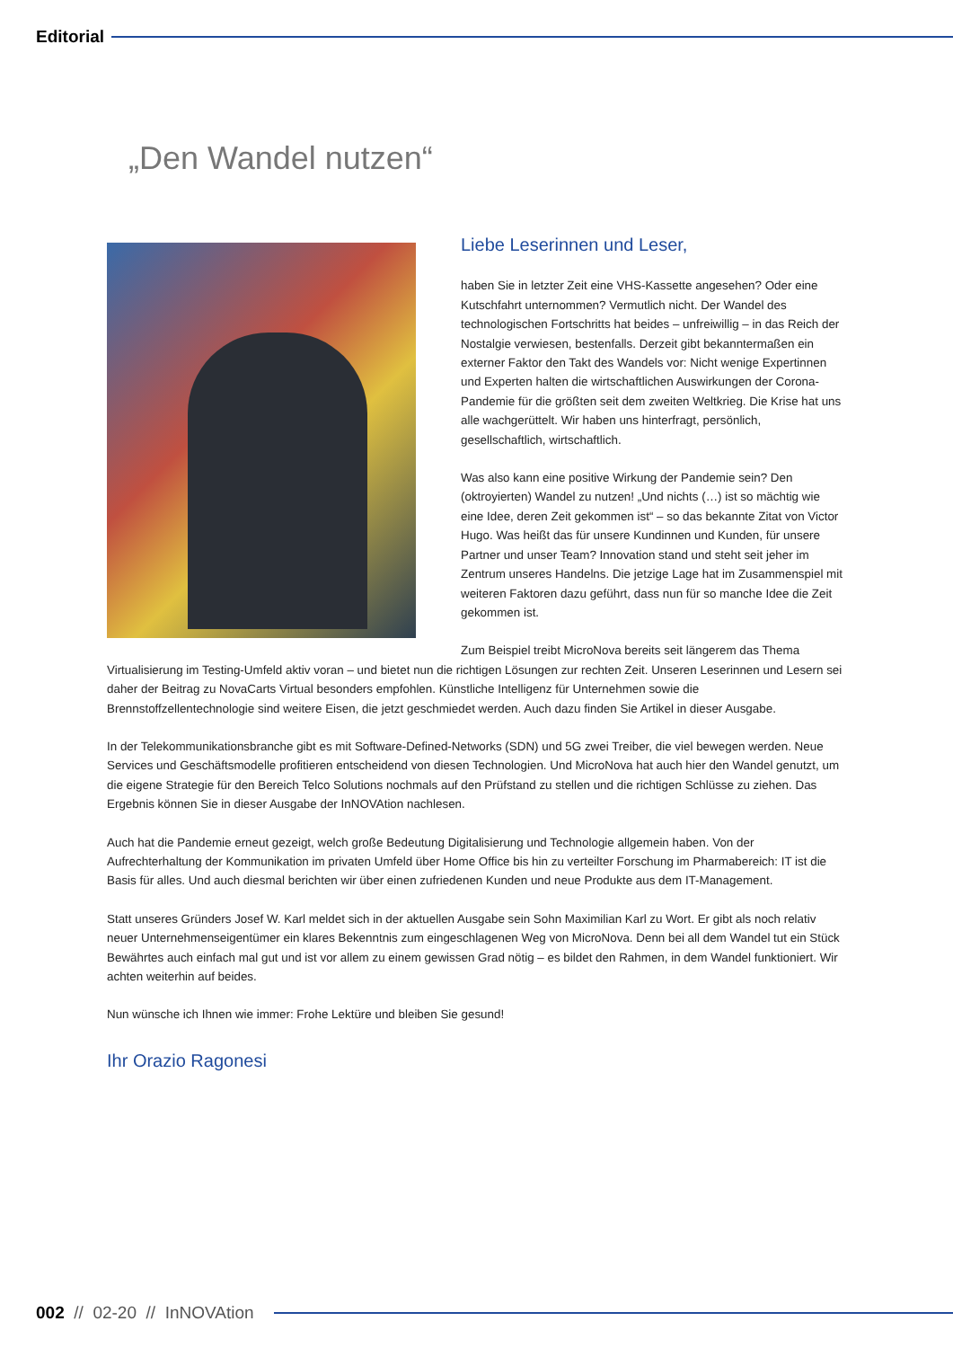Editorial
„Den Wandel nutzen“
Liebe Leserinnen und Leser,
haben Sie in letzter Zeit eine VHS-Kassette angesehen? Oder eine Kutschfahrt unternommen? Vermutlich nicht. Der Wandel des technologischen Fortschritts hat beides – unfreiwillig – in das Reich der Nostalgie verwiesen, bestenfalls. Derzeit gibt bekanntermaßen ein externer Faktor den Takt des Wandels vor: Nicht wenige Expertinnen und Experten halten die wirtschaftlichen Auswirkungen der Corona-Pandemie für die größten seit dem zweiten Weltkrieg. Die Krise hat uns alle wachgerüttelt. Wir haben uns hinterfragt, persönlich, gesellschaftlich, wirtschaftlich.
Was also kann eine positive Wirkung der Pandemie sein? Den (oktroyierten) Wandel zu nutzen! „Und nichts (…) ist so mächtig wie eine Idee, deren Zeit gekommen ist“ – so das bekannte Zitat von Victor Hugo. Was heißt das für unsere Kundinnen und Kunden, für unsere Partner und unser Team? Innovation stand und steht seit jeher im Zentrum unseres Handelns. Die jetzige Lage hat im Zusammenspiel mit weiteren Faktoren dazu geführt, dass nun für so manche Idee die Zeit gekommen ist.
Zum Beispiel treibt MicroNova bereits seit längerem das Thema Virtualisierung im Testing-Umfeld aktiv voran – und bietet nun die richtigen Lösungen zur rechten Zeit. Unseren Leserinnen und Lesern sei daher der Beitrag zu NovaCarts Virtual besonders empfohlen. Künstliche Intelligenz für Unternehmen sowie die Brennstoffzellentechnologie sind weitere Eisen, die jetzt geschmiedet werden. Auch dazu finden Sie Artikel in dieser Ausgabe.
In der Telekommunikationsbranche gibt es mit Software-Defined-Networks (SDN) und 5G zwei Treiber, die viel bewegen werden. Neue Services und Geschäftsmodelle profitieren entscheidend von diesen Technologien. Und MicroNova hat auch hier den Wandel genutzt, um die eigene Strategie für den Bereich Telco Solutions nochmals auf den Prüfstand zu stellen und die richtigen Schlüsse zu ziehen. Das Ergebnis können Sie in dieser Ausgabe der InNOVAtion nachlesen.
Auch hat die Pandemie erneut gezeigt, welch große Bedeutung Digitalisierung und Technologie allgemein haben. Von der Aufrechterhaltung der Kommunikation im privaten Umfeld über Home Office bis hin zu verteilter Forschung im Pharmabereich: IT ist die Basis für alles. Und auch diesmal berichten wir über einen zufriedenen Kunden und neue Produkte aus dem IT-Management.
Statt unseres Gründers Josef W. Karl meldet sich in der aktuellen Ausgabe sein Sohn Maximilian Karl zu Wort. Er gibt als noch relativ neuer Unternehmenseigentümer ein klares Bekenntnis zum eingeschlagenen Weg von MicroNova. Denn bei all dem Wandel tut ein Stück Bewährtes auch einfach mal gut und ist vor allem zu einem gewissen Grad nötig – es bildet den Rahmen, in dem Wandel funktioniert. Wir achten weiterhin auf beides.
Nun wünsche ich Ihnen wie immer: Frohe Lektüre und bleiben Sie gesund!
Ihr Orazio Ragonesi
002 // 02-20 // InNOVAtion